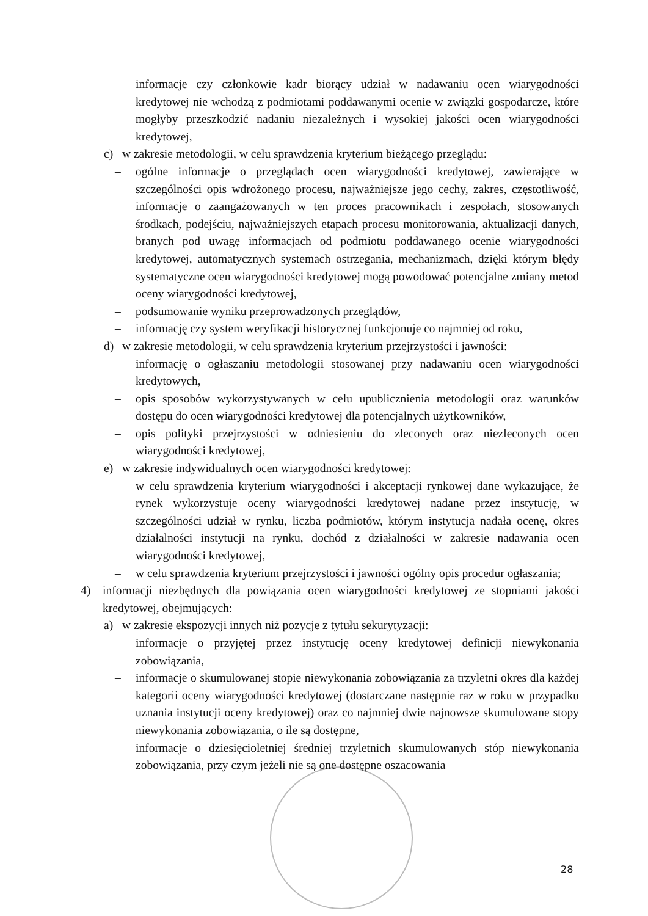– informacje czy członkowie kadr biorący udział w nadawaniu ocen wiarygodności kredytowej nie wchodzą z podmiotami poddawanymi ocenie w związki gospodarcze, które mogłyby przeszkodzić nadaniu niezależnych i wysokiej jakości ocen wiarygodności kredytowej,
c) w zakresie metodologii, w celu sprawdzenia kryterium bieżącego przeglądu:
– ogólne informacje o przeglądach ocen wiarygodności kredytowej, zawierające w szczególności opis wdrożonego procesu, najważniejsze jego cechy, zakres, częstotliwość, informacje o zaangażowanych w ten proces pracownikach i zespołach, stosowanych środkach, podejściu, najważniejszych etapach procesu monitorowania, aktualizacji danych, branych pod uwagę informacjach od podmiotu poddawanego ocenie wiarygodności kredytowej, automatycznych systemach ostrzegania, mechanizmach, dzięki którym błędy systematyczne ocen wiarygodności kredytowej mogą powodować potencjalne zmiany metod oceny wiarygodności kredytowej,
– podsumowanie wyniku przeprowadzonych przeglądów,
– informację czy system weryfikacji historycznej funkcjonuje co najmniej od roku,
d) w zakresie metodologii, w celu sprawdzenia kryterium przejrzystości i jawności:
– informację o ogłaszaniu metodologii stosowanej przy nadawaniu ocen wiarygodności kredytowych,
– opis sposobów wykorzystywanych w celu upublicznienia metodologii oraz warunków dostępu do ocen wiarygodności kredytowej dla potencjalnych użytkowników,
– opis polityki przejrzystości w odniesieniu do zleconych oraz niezleconych ocen wiarygodności kredytowej,
e) w zakresie indywidualnych ocen wiarygodności kredytowej:
– w celu sprawdzenia kryterium wiarygodności i akceptacji rynkowej dane wykazujące, że rynek wykorzystuje oceny wiarygodności kredytowej nadane przez instytucję, w szczególności udział w rynku, liczba podmiotów, którym instytucja nadała ocenę, okres działalności instytucji na rynku, dochód z działalności w zakresie nadawania ocen wiarygodności kredytowej,
– w celu sprawdzenia kryterium przejrzystości i jawności ogólny opis procedur ogłaszania;
4) informacji niezbędnych dla powiązania ocen wiarygodności kredytowej ze stopniami jakości kredytowej, obejmujących:
a) w zakresie ekspozycji innych niż pozycje z tytułu sekurytyzacji:
– informacje o przyjętej przez instytucję oceny kredytowej definicji niewykonania zobowiązania,
– informacje o skumulowanej stopie niewykonania zobowiązania za trzyletni okres dla każdej kategorii oceny wiarygodności kredytowej (dostarczane następnie raz w roku w przypadku uznania instytucji oceny kredytowej) oraz co najmniej dwie najnowsze skumulowane stopy niewykonania zobowiązania, o ile są dostępne,
– informacje o dziesięcioletniej średniej trzyletnich skumulowanych stóp niewykonania zobowiązania, przy czym jeżeli nie są one dostępne oszacowania
28